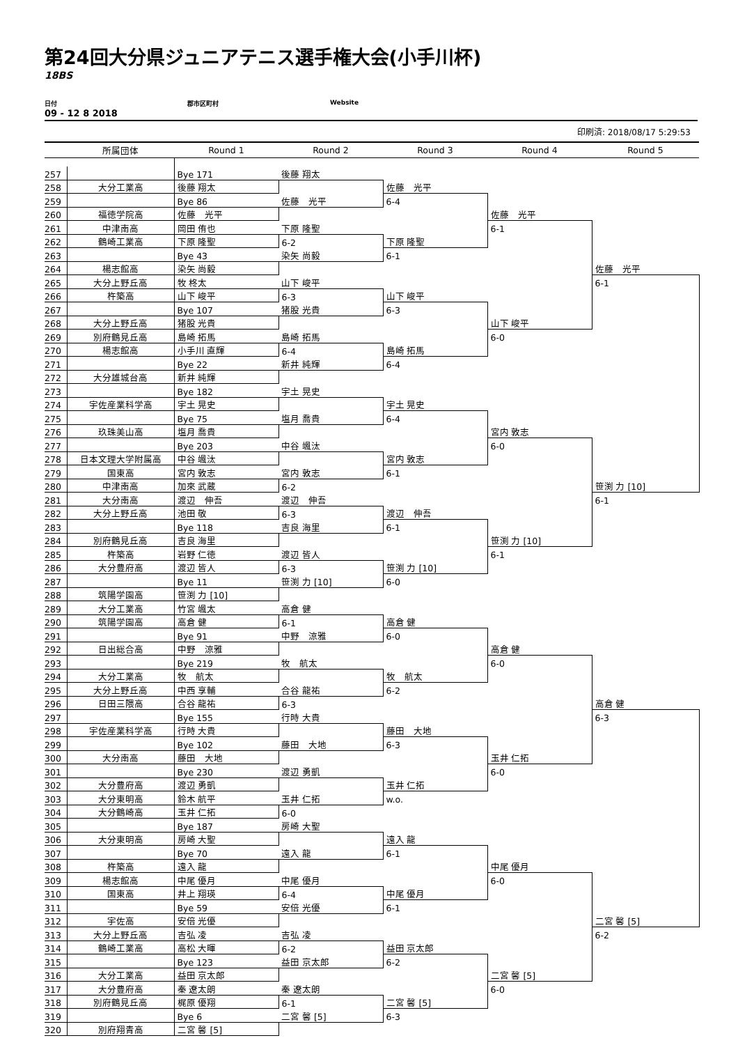第24回大分県ジュニアテニス選手権大会(小手川杯)
18BS
日付 郡市区町村 Website
09 - 12 8 2018
印刷済: 2018/08/17 5:29:53
| | 所属団体 | Round 1 | Round 2 | Round 3 | Round 4 | Round 5 |
| --- | --- | --- | --- | --- | --- | --- |
| 257 | | Bye 171 | 後藤 翔太 | | | |
| 258 | 大分工業高 | 後藤 翔太 | | 佐藤 光平 | | |
| 259 | | Bye 86 | 佐藤 光平 | 6-4 | | |
| 260 | 福徳学院高 | 佐藤 光平 | | | 佐藤 光平 | |
| 261 | 中津南高 | 岡田 侑也 | 下原 隆聖 | | 6-1 | |
| 262 | 鶴崎工業高 | 下原 隆聖 | 6-2 | 下原 隆聖 | | |
| 263 | | Bye 43 | 染矢 尚毅 | 6-1 | | |
| 264 | 楊志館高 | 染矢 尚毅 | | | | 佐藤 光平 |
| 265 | 大分上野丘高 | 牧 柊太 | 山下 峻平 | | | 6-1 |
| 266 | 杵築高 | 山下 峻平 | 6-3 | 山下 峻平 | | |
| 267 | | Bye 107 | 猪股 光貴 | 6-3 | | |
| 268 | 大分上野丘高 | 猪股 光貴 | | | 山下 峻平 | |
| 269 | 別府鶴見丘高 | 島崎 拓馬 | 島崎 拓馬 | | 6-0 | |
| 270 | 楊志館高 | 小手川 直輝 | 6-4 | 島崎 拓馬 | | |
| 271 | | Bye 22 | 新井 純輝 | 6-4 | | |
| 272 | 大分雄城台高 | 新井 純輝 | | | | |
| 273 | | Bye 182 | 宇土 晃史 | | | |
| 274 | 宇佐産業科学高 | 宇土 晃史 | | 宇土 晃史 | | |
| 275 | | Bye 75 | 塩月 喬貴 | 6-4 | | |
| 276 | 玖珠美山高 | 塩月 喬貴 | | | 宮内 敦志 | |
| 277 | | Bye 203 | 中谷 颯汰 | | 6-0 | |
| 278 | 日本文理大学附属高 | 中谷 颯汰 | | 宮内 敦志 | | |
| 279 | 国東高 | 宮内 敦志 | 宮内 敦志 | 6-1 | | |
| 280 | 中津南高 | 加來 武蔵 | 6-2 | | | 笹渕 力 [10] |
| 281 | 大分南高 | 渡辺 伸吾 | 渡辺 伸吾 | | | 6-1 |
| 282 | 大分上野丘高 | 池田 敬 | 6-3 | 渡辺 伸吾 | | |
| 283 | | Bye 118 | 吉良 海里 | 6-1 | | |
| 284 | 別府鶴見丘高 | 吉良 海里 | | | 笹渕 力 [10] | |
| 285 | 杵築高 | 岩野 仁徳 | 渡辺 皆人 | | 6-1 | |
| 286 | 大分豊府高 | 渡辺 皆人 | 6-3 | 笹渕 力 [10] | | |
| 287 | | Bye 11 | 笹渕 力 [10] | 6-0 | | |
| 288 | 筑陽学園高 | 笹渕 力 [10] | | | | |
| 289 | 大分工業高 | 竹宮 颯太 | 高倉 健 | | | |
| 290 | 筑陽学園高 | 高倉 健 | 6-1 | 高倉 健 | | |
| 291 | | Bye 91 | 中野 涼雅 | 6-0 | | |
| 292 | 日出総合高 | 中野 涼雅 | | | 高倉 健 | |
| 293 | | Bye 219 | 牧 航太 | | 6-0 | |
| 294 | 大分工業高 | 牧 航太 | | 牧 航太 | | |
| 295 | 大分上野丘高 | 中西 享輔 | 合谷 龍祐 | 6-2 | | |
| 296 | 日田三隈高 | 合谷 龍祐 | 6-3 | | | 高倉 健 |
| 297 | | Bye 155 | 行時 大貴 | | | 6-3 |
| 298 | 宇佐産業科学高 | 行時 大貴 | | 藤田 大地 | | |
| 299 | | Bye 102 | 藤田 大地 | 6-3 | | |
| 300 | 大分南高 | 藤田 大地 | | | 玉井 仁拓 | |
| 301 | | Bye 230 | 渡辺 勇凱 | | 6-0 | |
| 302 | 大分豊府高 | 渡辺 勇凱 | | 玉井 仁拓 | | |
| 303 | 大分東明高 | 鈴木 航平 | 玉井 仁拓 | w.o. | | |
| 304 | 大分鶴崎高 | 玉井 仁拓 | 6-0 | | | |
| 305 | | Bye 187 | 房崎 大聖 | | | |
| 306 | 大分東明高 | 房崎 大聖 | | 遠入 龍 | | |
| 307 | | Bye 70 | 遠入 龍 | 6-1 | | |
| 308 | 杵築高 | 遠入 龍 | | | 中尾 優月 | |
| 309 | 楊志館高 | 中尾 優月 | 中尾 優月 | | 6-0 | |
| 310 | 国東高 | 井上 翔瑛 | 6-4 | 中尾 優月 | | |
| 311 | | Bye 59 | 安倍 光優 | 6-1 | | |
| 312 | 宇佐高 | 安倍 光優 | | | | 二宮 馨 [5] |
| 313 | 大分上野丘高 | 吉弘 凌 | 吉弘 凌 | | | 6-2 |
| 314 | 鶴崎工業高 | 高松 大暉 | 6-2 | 益田 京太郎 | | |
| 315 | | Bye 123 | 益田 京太郎 | 6-2 | | |
| 316 | 大分工業高 | 益田 京太郎 | | | 二宮 馨 [5] | |
| 317 | 大分豊府高 | 秦 遼太朗 | 秦 遼太朗 | | 6-0 | |
| 318 | 別府鶴見丘高 | 梶原 優翔 | 6-1 | 二宮 馨 [5] | | |
| 319 | | Bye 6 | 二宮 馨 [5] | 6-3 | | |
| 320 | 別府翔青高 | 二宮 馨 [5] | | | | |